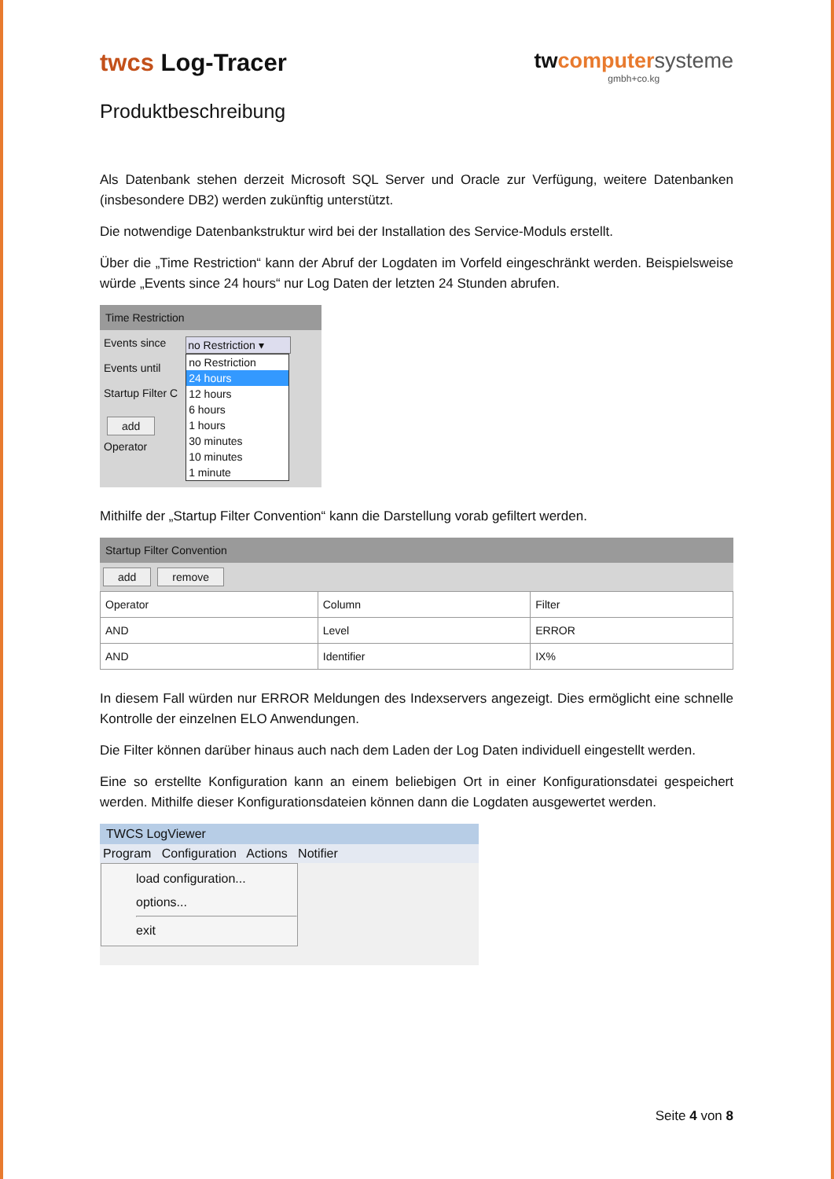twcs Log-Tracer twcomputer systeme
gmbh+co.kg
Produktbeschreibung
Als Datenbank stehen derzeit Microsoft SQL Server und Oracle zur Verfügung, weitere Datenbanken (insbesondere DB2) werden zukünftig unterstützt.
Die notwendige Datenbankstruktur wird bei der Installation des Service-Moduls erstellt.
Über die „Time Restriction“ kann der Abruf der Logdaten im Vorfeld eingeschränkt werden. Beispielsweise würde „Events since 24 hours“ nur Log Daten der letzten 24 Stunden abrufen.
Time Restriction
Events since
Events until
Startup Filter C
add
Operator
no Restriction ▾
no Restriction
24 hours
12 hours
6 hours
1 hours
30 minutes
10 minutes
1 minute
Mithilfe der „Startup Filter Convention“ kann die Darstellung vorab gefiltert werden.
Startup Filter Convention
add remove
| Operator | Column | Filter |
| --- | --- | --- |
| AND | Level | ERROR |
| AND | Identifier | IX% |
In diesem Fall würden nur ERROR Meldungen des Indexservers angezeigt. Dies ermöglicht eine schnelle Kontrolle der einzelnen ELO Anwendungen.
Die Filter können darüber hinaus auch nach dem Laden der Log Daten individuell eingestellt werden.
Eine so erstellte Konfiguration kann an einem beliebigen Ort in einer Konfigurationsdatei gespeichert werden. Mithilfe dieser Konfigurationsdateien können dann die Logdaten ausgewertet werden.
TWCS LogViewer
Program Configuration Actions Notifier
load configuration...
options...
exit
Seite 4 von 8